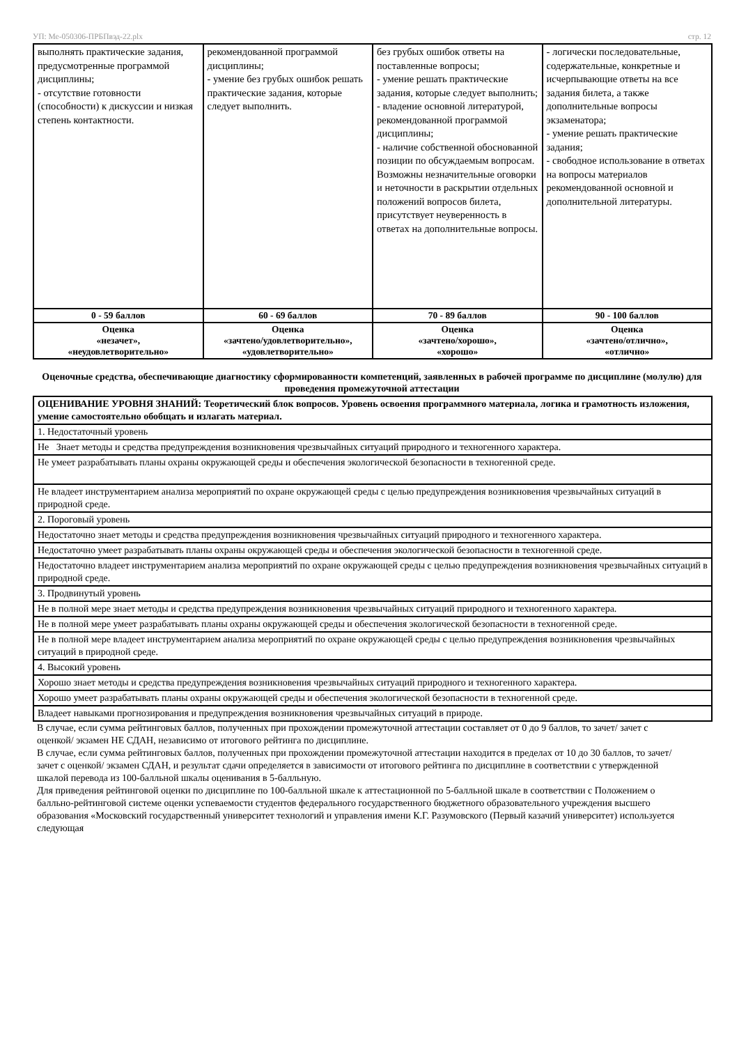УП: Ме-050306-ПРБПвэд-22.plx стр. 12
| выполнять практические задания, предусмотренные программой дисциплины; - отсутствие готовности (способности) к дискуссии и низкая степень контактности. | рекомендованной программой дисциплины; - умение без грубых ошибок решать практические задания, которые следует выполнить. | без грубых ошибок ответы на поставленные вопросы; - умение решать практические задания, которые следует выполнить; - владение основной литературой, рекомендованной программой дисциплины; - наличие собственной обоснованной позиции по обсуждаемым вопросам. Возможны незначительные оговорки и неточности в раскрытии отдельных положений вопросов билета, присутствует неуверенность в ответах на дополнительные вопросы. | - логически последовательные, содержательные, конкретные и исчерпывающие ответы на все задания билета, а также дополнительные вопросы экзаменатора; - умение решать практические задания; - свободное использование в ответах на вопросы материалов рекомендованной основной и дополнительной литературы. |
| 0 - 59 баллов | 60 - 69 баллов | 70 - 89 баллов | 90 - 100 баллов |
| Оценка «незачет», «неудовлетворительно» | Оценка «зачтено/удовлетворительно», «удовлетворительно» | Оценка «зачтено/хорошо», «хорошо» | Оценка «зачтено/отлично», «отлично» |
Оценочные средства, обеспечивающие диагностику сформированности компетенций, заявленных в рабочей программе по дисциплине (молулю) для проведения промежуточной аттестации
| ОЦЕНИВАНИЕ УРОВНЯ ЗНАНИЙ: Теоретический блок вопросов. Уровень освоения программного материала, логика и грамотность изложения, умение самостоятельно обобщать и излагать материал. |
| 1. Недостаточный уровень |
| Не Знает методы и средства предупреждения возникновения чрезвычайных ситуаций природного и техногенного характера. |
| Не умеет разрабатывать планы охраны окружающей среды и обеспечения экологической безопасности в техногенной среде. |
| Не владеет инструментарием анализа мероприятий по охране окружающей среды с целью предупреждения возникновения чрезвычайных ситуаций в природной среде. |
| 2. Пороговый уровень |
| Недостаточно знает методы и средства предупреждения возникновения чрезвычайных ситуаций природного и техногенного характера. |
| Недостаточно умеет разрабатывать планы охраны окружающей среды и обеспечения экологической безопасности в техногенной среде. |
| Недостаточно владеет инструментарием анализа мероприятий по охране окружающей среды с целью предупреждения возникновения чрезвычайных ситуаций в природной среде. |
| 3. Продвинутый уровень |
| Не в полной мере знает методы и средства предупреждения возникновения чрезвычайных ситуаций природного и техногенного характера. |
| Не в полной мере умеет разрабатывать планы охраны окружающей среды и обеспечения экологической безопасности в техногенной среде. |
| Не в полной мере владеет инструментарием анализа мероприятий по охране окружающей среды с целью предупреждения возникновения чрезвычайных ситуаций в природной среде. |
| 4. Высокий уровень |
| Хорошо знает методы и средства предупреждения возникновения чрезвычайных ситуаций природного и техногенного характера. |
| Хорошо умеет разрабатывать планы охраны окружающей среды и обеспечения экологической безопасности в техногенной среде. |
| Владеет навыками прогнозирования и предупреждения возникновения чрезвычайных ситуаций в природе. |
В случае, если сумма рейтинговых баллов, полученных при прохождении промежуточной аттестации составляет от 0 до 9 баллов, то зачет/ зачет с оценкой/ экзамен НЕ СДАН, независимо от итогового рейтинга по дисциплине.
В случае, если сумма рейтинговых баллов, полученных при прохождении промежуточной аттестации находится в пределах от 10 до 30 баллов, то зачет/ зачет с оценкой/ экзамен СДАН, и результат сдачи определяется в зависимости от итогового рейтинга по дисциплине в соответствии с утвержденной шкалой перевода из 100-балльной шкалы оценивания в 5-балльную.
Для приведения рейтинговой оценки по дисциплине по 100-балльной шкале к аттестационной по 5-балльной шкале в соответствии с Положением о балльно-рейтинговой системе оценки успеваемости студентов федерального государственного бюджетного образовательного учреждения высшего образования «Московский государственный университет технологий и управления имени К.Г. Разумовского (Первый казачий университет) используется следующая